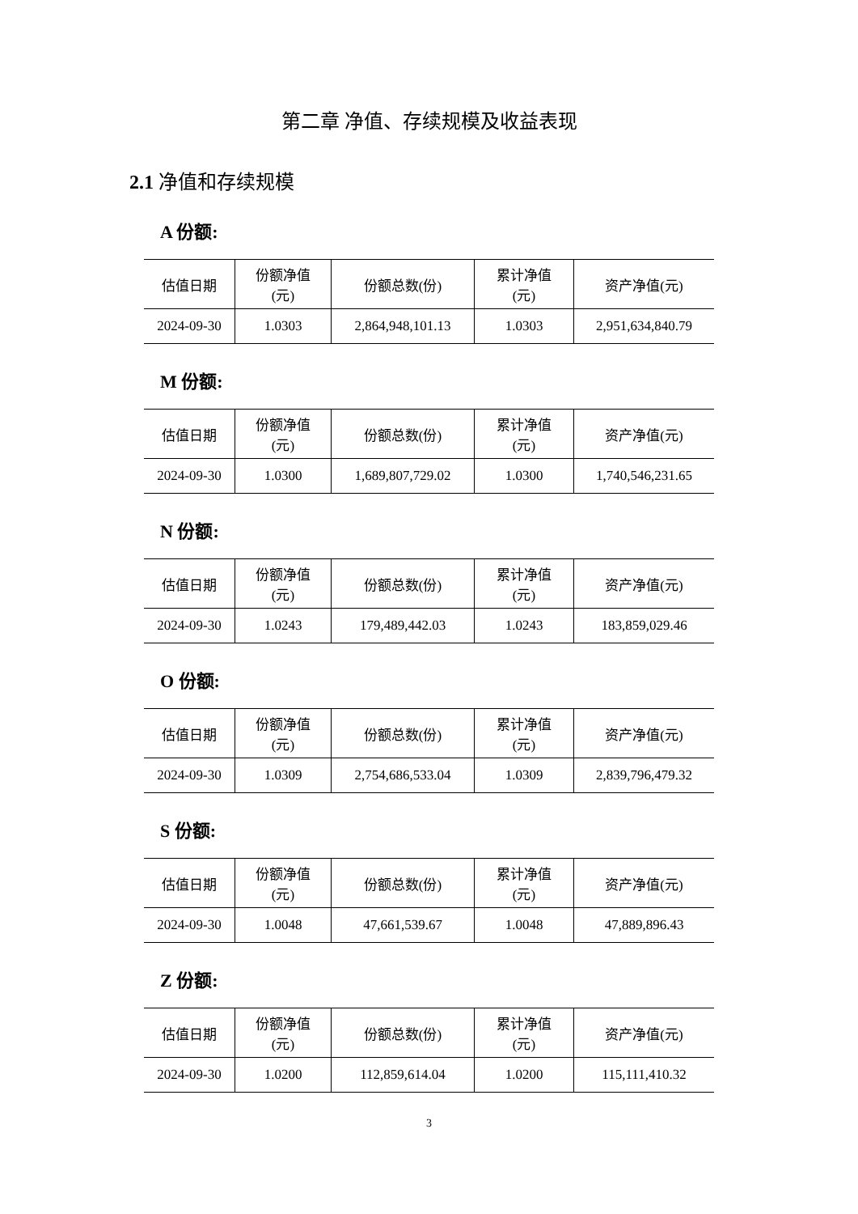第二章 净值、存续规模及收益表现
2.1 净值和存续规模
A 份额:
| 估值日期 | 份额净值 (元) | 份额总数(份) | 累计净值 (元) | 资产净值(元) |
| --- | --- | --- | --- | --- |
| 2024-09-30 | 1.0303 | 2,864,948,101.13 | 1.0303 | 2,951,634,840.79 |
M 份额:
| 估值日期 | 份额净值 (元) | 份额总数(份) | 累计净值 (元) | 资产净值(元) |
| --- | --- | --- | --- | --- |
| 2024-09-30 | 1.0300 | 1,689,807,729.02 | 1.0300 | 1,740,546,231.65 |
N 份额:
| 估值日期 | 份额净值 (元) | 份额总数(份) | 累计净值 (元) | 资产净值(元) |
| --- | --- | --- | --- | --- |
| 2024-09-30 | 1.0243 | 179,489,442.03 | 1.0243 | 183,859,029.46 |
O 份额:
| 估值日期 | 份额净值 (元) | 份额总数(份) | 累计净值 (元) | 资产净值(元) |
| --- | --- | --- | --- | --- |
| 2024-09-30 | 1.0309 | 2,754,686,533.04 | 1.0309 | 2,839,796,479.32 |
S 份额:
| 估值日期 | 份额净值 (元) | 份额总数(份) | 累计净值 (元) | 资产净值(元) |
| --- | --- | --- | --- | --- |
| 2024-09-30 | 1.0048 | 47,661,539.67 | 1.0048 | 47,889,896.43 |
Z 份额:
| 估值日期 | 份额净值 (元) | 份额总数(份) | 累计净值 (元) | 资产净值(元) |
| --- | --- | --- | --- | --- |
| 2024-09-30 | 1.0200 | 112,859,614.04 | 1.0200 | 115,111,410.32 |
3